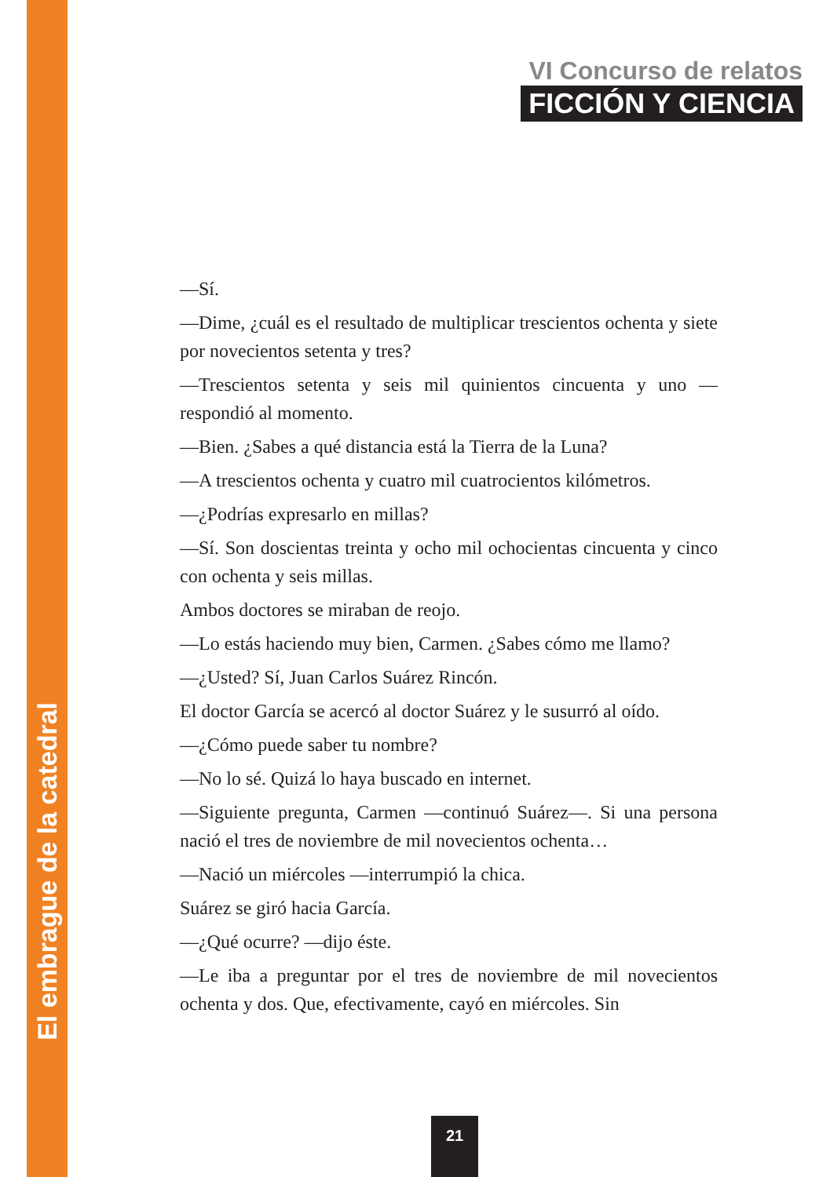VI Concurso de relatos
FICCIÓN Y CIENCIA
—Sí.
—Dime, ¿cuál es el resultado de multiplicar trescientos ochenta y siete por novecientos setenta y tres?
—Trescientos setenta y seis mil quinientos cincuenta y uno —respondió al momento.
—Bien. ¿Sabes a qué distancia está la Tierra de la Luna?
—A trescientos ochenta y cuatro mil cuatrocientos kilómetros.
—¿Podrías expresarlo en millas?
—Sí. Son doscientas treinta y ocho mil ochocientas cincuenta y cinco con ochenta y seis millas.
Ambos doctores se miraban de reojo.
—Lo estás haciendo muy bien, Carmen. ¿Sabes cómo me llamo?
—¿Usted? Sí, Juan Carlos Suárez Rincón.
El doctor García se acercó al doctor Suárez y le susurró al oído.
—¿Cómo puede saber tu nombre?
—No lo sé. Quizá lo haya buscado en internet.
—Siguiente pregunta, Carmen —continuó Suárez—. Si una persona nació el tres de noviembre de mil novecientos ochenta…
—Nació un miércoles —interrumpió la chica.
Suárez se giró hacia García.
—¿Qué ocurre? —dijo éste.
—Le iba a preguntar por el tres de noviembre de mil novecientos ochenta y dos. Que, efectivamente, cayó en miércoles. Sin
El embrague de la catedral
21